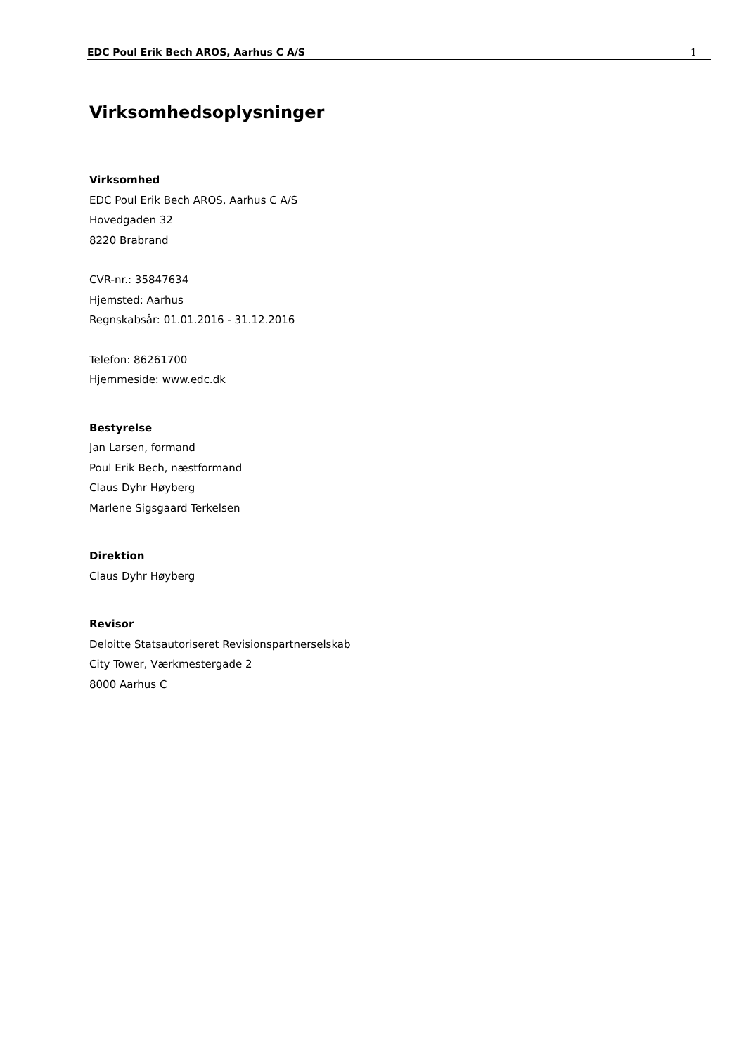EDC Poul Erik Bech AROS, Aarhus C A/S 1
Virksomhedsoplysninger
Virksomhed
EDC Poul Erik Bech AROS, Aarhus C A/S
Hovedgaden 32
8220 Brabrand
CVR-nr.: 35847634
Hjemsted: Aarhus
Regnskabsår: 01.01.2016 - 31.12.2016
Telefon: 86261700
Hjemmeside: www.edc.dk
Bestyrelse
Jan Larsen, formand
Poul Erik Bech, næstformand
Claus Dyhr Høyberg
Marlene Sigsgaard Terkelsen
Direktion
Claus Dyhr Høyberg
Revisor
Deloitte Statsautoriseret Revisionspartnerselskab
City Tower, Værkmestergade 2
8000 Aarhus C